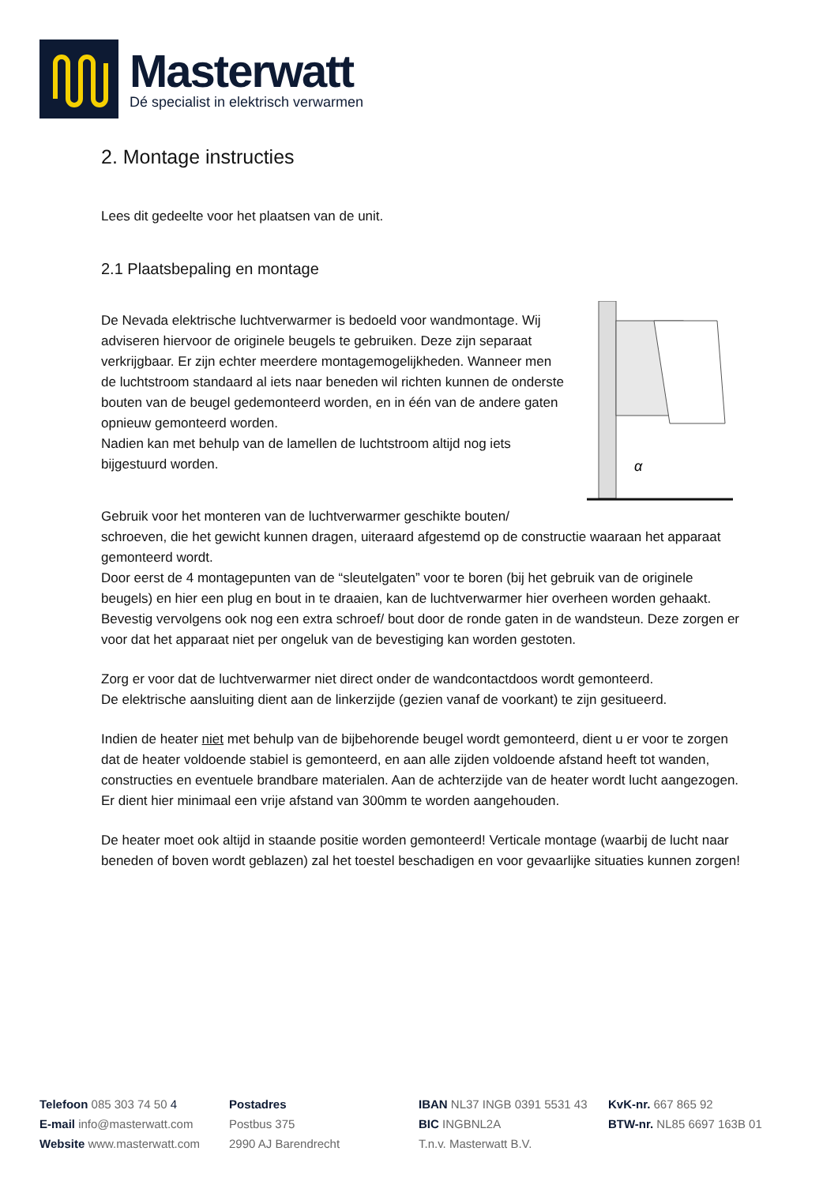Masterwatt
Dé specialist in elektrisch verwarmen
2. Montage instructies
Lees dit gedeelte voor het plaatsen van de unit.
2.1 Plaatsbepaling en montage
α
De Nevada elektrische luchtverwarmer is bedoeld voor wandmontage. Wij adviseren hiervoor de originele beugels te gebruiken. Deze zijn separaat verkrijgbaar. Er zijn echter meerdere montagemogelijkheden. Wanneer men de luchtstroom standaard al iets naar beneden wil richten kunnen de onderste bouten van de beugel gedemonteerd worden, en in één van de andere gaten opnieuw gemonteerd worden.
Nadien kan met behulp van de lamellen de luchtstroom altijd nog iets bijgestuurd worden.
Gebruik voor het monteren van de luchtverwarmer geschikte bouten/ schroeven, die het gewicht kunnen dragen, uiteraard afgestemd op de constructie waaraan het apparaat gemonteerd wordt.
Door eerst de 4 montagepunten van de “sleutelgaten” voor te boren (bij het gebruik van de originele beugels) en hier een plug en bout in te draaien, kan de luchtverwarmer hier overheen worden gehaakt. Bevestig vervolgens ook nog een extra schroef/ bout door de ronde gaten in de wandsteun. Deze zorgen er voor dat het apparaat niet per ongeluk van de bevestiging kan worden gestoten.
Zorg er voor dat de luchtverwarmer niet direct onder de wandcontactdoos wordt gemonteerd.
De elektrische aansluiting dient aan de linkerzijde (gezien vanaf de voorkant) te zijn gesitueerd.
Indien de heater niet met behulp van de bijbehorende beugel wordt gemonteerd, dient u er voor te zorgen dat de heater voldoende stabiel is gemonteerd, en aan alle zijden voldoende afstand heeft tot wanden, constructies en eventuele brandbare materialen. Aan de achterzijde van de heater wordt lucht aangezogen. Er dient hier minimaal een vrije afstand van 300mm te worden aangehouden.
De heater moet ook altijd in staande positie worden gemonteerd! Verticale montage (waarbij de lucht naar beneden of boven wordt geblazen) zal het toestel beschadigen en voor gevaarlijke situaties kunnen zorgen!
Telefoon 085 303 74 50 4
E-mail info@masterwatt.com
Website www.masterwatt.com
Postadres
Postbus 375
2990 AJ Barendrecht
IBAN NL37 INGB 0391 5531 43
BIC INGBNL2A
T.n.v. Masterwatt B.V.
KvK-nr. 667 865 92
BTW-nr. NL85 6697 163B 01